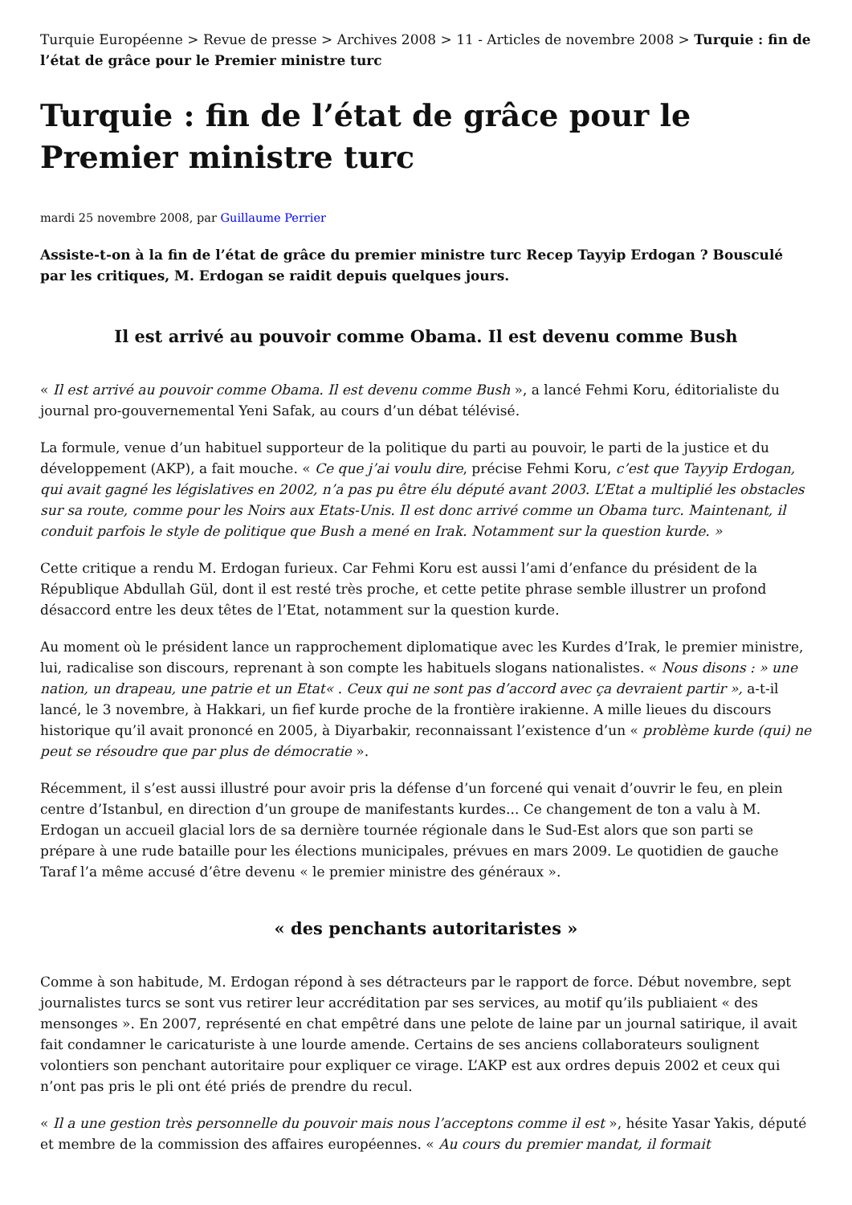Turquie Européenne > Revue de presse > Archives 2008 > 11 - Articles de novembre 2008 > Turquie : fin de l’état de grâce pour le Premier ministre turc
Turquie : fin de l’état de grâce pour le Premier ministre turc
mardi 25 novembre 2008, par Guillaume Perrier
Assiste-t-on à la fin de l’état de grâce du premier ministre turc Recep Tayyip Erdogan ? Bousculé par les critiques, M. Erdogan se raidit depuis quelques jours.
Il est arrivé au pouvoir comme Obama. Il est devenu comme Bush
« Il est arrivé au pouvoir comme Obama. Il est devenu comme Bush », a lancé Fehmi Koru, éditorialiste du journal pro-gouvernemental Yeni Safak, au cours d’un débat télévisé.
La formule, venue d’un habituel supporteur de la politique du parti au pouvoir, le parti de la justice et du développement (AKP), a fait mouche. « Ce que j’ai voulu dire, précise Fehmi Koru, c’est que Tayyip Erdogan, qui avait gagné les législatives en 2002, n’a pas pu être élu député avant 2003. L’Etat a multiplié les obstacles sur sa route, comme pour les Noirs aux Etats-Unis. Il est donc arrivé comme un Obama turc. Maintenant, il conduit parfois le style de politique que Bush a mené en Irak. Notamment sur la question kurde. »
Cette critique a rendu M. Erdogan furieux. Car Fehmi Koru est aussi l’ami d’enfance du président de la République Abdullah Gül, dont il est resté très proche, et cette petite phrase semble illustrer un profond désaccord entre les deux têtes de l’Etat, notamment sur la question kurde.
Au moment où le président lance un rapprochement diplomatique avec les Kurdes d’Irak, le premier ministre, lui, radicalise son discours, reprenant à son compte les habituels slogans nationalistes. « Nous disons : » une nation, un drapeau, une patrie et un Etat« . Ceux qui ne sont pas d’accord avec ça devraient partir », a-t-il lancé, le 3 novembre, à Hakkari, un fief kurde proche de la frontière irakienne. A mille lieues du discours historique qu’il avait prononcé en 2005, à Diyarbakir, reconnaissant l’existence d’un « problème kurde (qui) ne peut se résoudre que par plus de démocratie ».
Récemment, il s’est aussi illustré pour avoir pris la défense d’un forcené qui venait d’ouvrir le feu, en plein centre d’Istanbul, en direction d’un groupe de manifestants kurdes... Ce changement de ton a valu à M. Erdogan un accueil glacial lors de sa dernière tournée régionale dans le Sud-Est alors que son parti se prépare à une rude bataille pour les élections municipales, prévues en mars 2009. Le quotidien de gauche Taraf l’a même accusé d’être devenu « le premier ministre des généraux ».
« des penchants autoritaristes »
Comme à son habitude, M. Erdogan répond à ses détracteurs par le rapport de force. Début novembre, sept journalistes turcs se sont vus retirer leur accréditation par ses services, au motif qu’ils publiaient « des mensonges ». En 2007, représenté en chat empêtré dans une pelote de laine par un journal satirique, il avait fait condamner le caricaturiste à une lourde amende. Certains de ses anciens collaborateurs soulignent volontiers son penchant autoritaire pour expliquer ce virage. L’AKP est aux ordres depuis 2002 et ceux qui n’ont pas pris le pli ont été priés de prendre du recul.
« Il a une gestion très personnelle du pouvoir mais nous l’acceptons comme il est », hésite Yasar Yakis, député et membre de la commission des affaires européennes. « Au cours du premier mandat, il formait